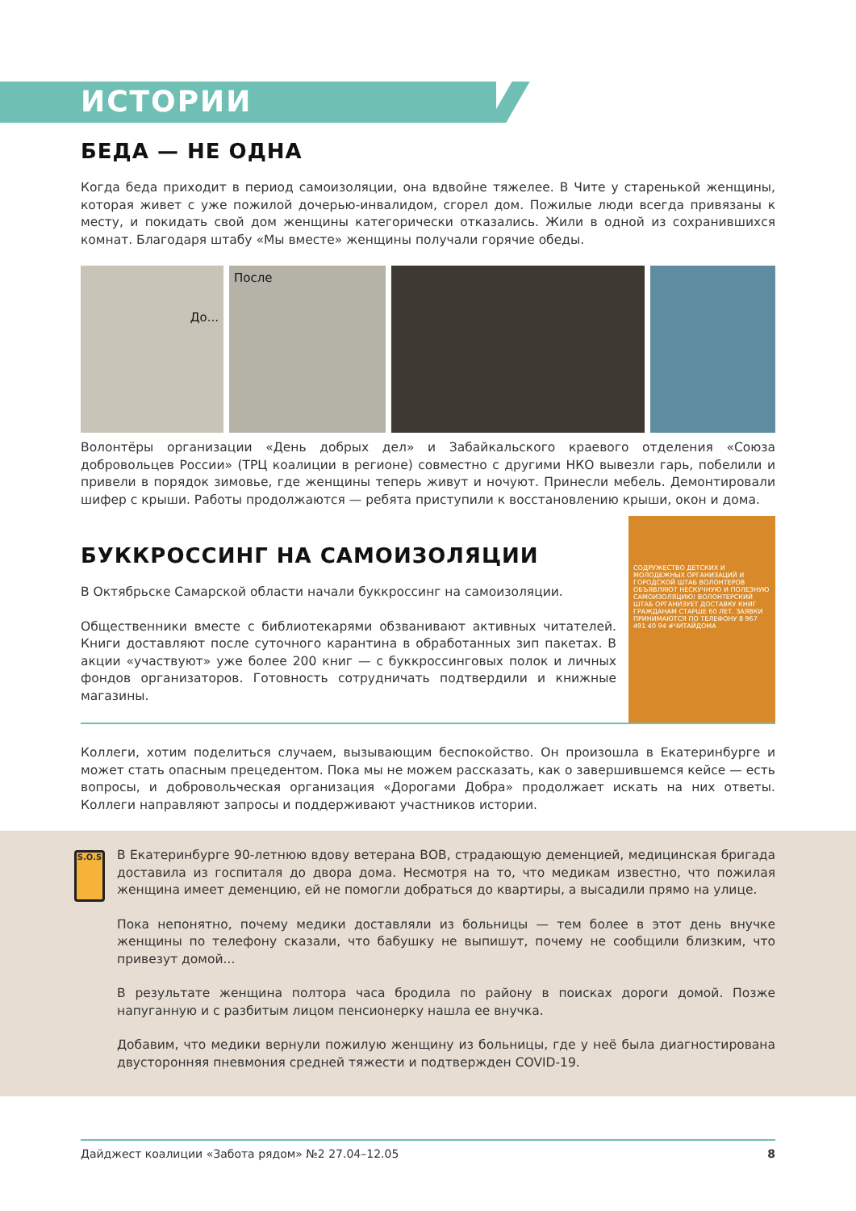ИСТОРИИ
БЕДА — НЕ ОДНА
Когда беда приходит в период самоизоляции, она вдвойне тяжелее. В Чите у старенькой женщины, которая живет с уже пожилой дочерью-инвалидом, сгорел дом. Пожилые люди всегда привязаны к месту, и покидать свой дом женщины категорически отказались. Жили в одной из сохранившихся комнат. Благодаря штабу «Мы вместе» женщины получали горячие обеды.
До...
После
Волонтёры организации «День добрых дел» и Забайкальского краевого отделения «Союза добровольцев России» (ТРЦ коалиции в регионе) совместно с другими НКО вывезли гарь, побелили и привели в порядок зимовье, где женщины теперь живут и ночуют. Принесли мебель. Демонтировали шифер с крыши. Работы продолжаются — ребята приступили к восстановлению крыши, окон и дома.
БУККРОССИНГ НА САМОИЗОЛЯЦИИ
В Октябрьске Самарской области начали буккроссинг на самоизоляции.
Общественники вместе с библиотекарями обзванивают активных читателей. Книги доставляют после суточного карантина в обработанных зип пакетах. В акции «участвуют» уже более 200 книг — с буккроссинговых полок и личных фондов организаторов. Готовность сотрудничать подтвердили и книжные магазины.
СОДРУЖЕСТВО ДЕТСКИХ И МОЛОДЕЖНЫХ ОРГАНИЗАЦИЙ И ГОРОДСКОЙ ШТАБ ВОЛОНТЕРОВ ОБЪЯВЛЯЮТ НЕСКУЧНУЮ И ПОЛЕЗНУЮ САМОИЗОЛЯЦИЮ! ВОЛОНТЕРСКИЙ ШТАБ ОРГАНИЗУЕТ ДОСТАВКУ КНИГ ГРАЖДАНАМ СТАРШЕ 60 ЛЕТ. ЗАЯВКИ ПРИНИМАЮТСЯ ПО ТЕЛЕФОНУ 8 967 491 40 94 #ЧИТАЙДОМА
Коллеги, хотим поделиться случаем, вызывающим беспокойство. Он произошла в Екатеринбурге и может стать опасным прецедентом. Пока мы не можем рассказать, как о завершившемся кейсе — есть вопросы, и добровольческая организация «Дорогами Добра» продолжает искать на них ответы. Коллеги направляют запросы и поддерживают участников истории.
S.O.S
В Екатеринбурге 90-летнюю вдову ветерана ВОВ, страдающую деменцией, медицинская бригада доставила из госпиталя до двора дома. Несмотря на то, что медикам известно, что пожилая женщина имеет деменцию, ей не помогли добраться до квартиры, а высадили прямо на улице.
Пока непонятно, почему медики доставляли из больницы — тем более в этот день внучке женщины по телефону сказали, что бабушку не выпишут, почему не сообщили близким, что привезут домой...
В результате женщина полтора часа бродила по району в поисках дороги домой. Позже напуганную и с разбитым лицом пенсионерку нашла ее внучка.
Добавим, что медики вернули пожилую женщину из больницы, где у неё была диагностирована двусторонняя пневмония средней тяжести и подтвержден COVID-19.
Дайджест коалиции «Забота рядом» №2 27.04–12.05 8